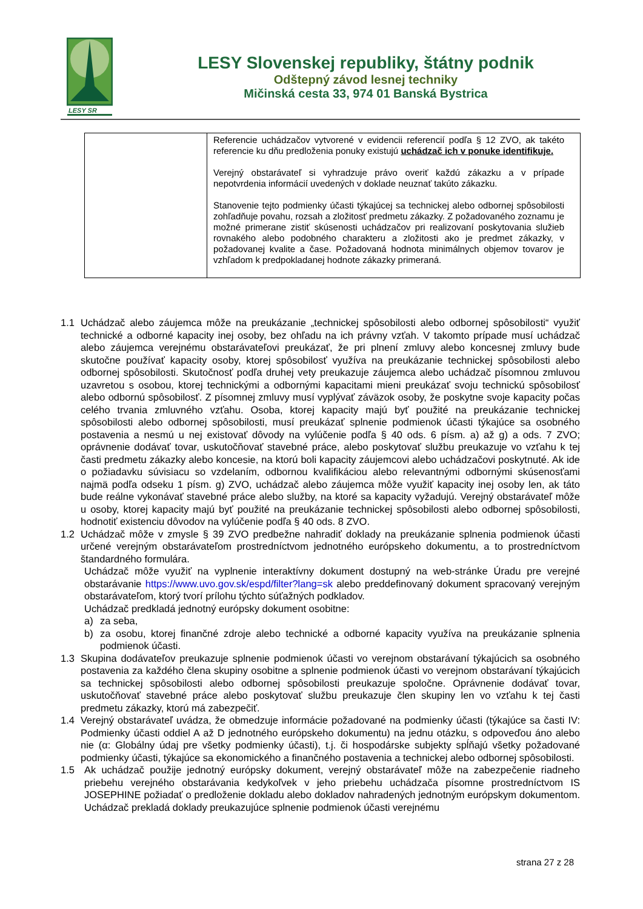LESY SR
LESY Slovenskej republiky, štátny podnik
Odštepný závod lesnej techniky
Mičinská cesta 33, 974 01 Banská Bystrica
| | Referencie uchádzačov vytvorené v evidencii referencií podľa § 12 ZVO, ak takéto referencie ku dňu predloženia ponuky existujú uchádzač ich v ponuke identifikuje. Verejný obstarávateľ si vyhradzuje právo overiť každú zákazku a v prípade nepotvrdenia informácií uvedených v doklade neuznať takúto zákazku. Stanovenie tejto podmienky účasti týkajúcej sa technickej alebo odbornej spôsobilosti zohľadňuje povahu, rozsah a zložitosť predmetu zákazky. Z požadovaného zoznamu je možné primerane zistiť skúsenosti uchádzačov pri realizovaní poskytovania služieb rovnakého alebo podobného charakteru a zložitosti ako je predmet zákazky, v požadovanej kvalite a čase. Požadovaná hodnota minimálnych objemov tovarov je vzhľadom k predpokladanej hodnote zákazky primeraná. |
1.1 Uchádzač alebo záujemca môže na preukázanie „technickej spôsobilosti alebo odbornej spôsobilosti“ využiť technické a odborné kapacity inej osoby, bez ohľadu na ich právny vzťah. V takomto prípade musí uchádzač alebo záujemca verejnému obstarávateľovi preukázať, že pri plnení zmluvy alebo koncesnej zmluvy bude skutočne používať kapacity osoby, ktorej spôsobilosť využíva na preukázanie technickej spôsobilosti alebo odbornej spôsobilosti. Skutočnosť podľa druhej vety preukazuje záujemca alebo uchádzač písomnou zmluvou uzavretou s osobou, ktorej technickými a odbornými kapacitami mieni preukázať svoju technickú spôsobilosť alebo odbornú spôsobilosť. Z písomnej zmluvy musí vyplývať záväzok osoby, že poskytne svoje kapacity počas celého trvania zmluvného vzťahu. Osoba, ktorej kapacity majú byť použité na preukázanie technickej spôsobilosti alebo odbornej spôsobilosti, musí preukázať splnenie podmienok účasti týkajúce sa osobného postavenia a nesmú u nej existovať dôvody na vylúčenie podľa § 40 ods. 6 písm. a) až g) a ods. 7 ZVO; oprávnenie dodávať tovar, uskutočňovať stavebné práce, alebo poskytovať službu preukazuje vo vzťahu k tej časti predmetu zákazky alebo koncesie, na ktorú boli kapacity záujemcovi alebo uchádzačovi poskytnuté. Ak ide o požiadavku súvisiacu so vzdelaním, odbornou kvalifikáciou alebo relevantnými odbornými skúsenosťami najmä podľa odseku 1 písm. g) ZVO, uchádzač alebo záujemca môže využiť kapacity inej osoby len, ak táto bude reálne vykonávať stavebné práce alebo služby, na ktoré sa kapacity vyžadujú. Verejný obstarávateľ môže u osoby, ktorej kapacity majú byť použité na preukázanie technickej spôsobilosti alebo odbornej spôsobilosti, hodnotiť existenciu dôvodov na vylúčenie podľa § 40 ods. 8 ZVO.
1.2 Uchádzač môže v zmysle § 39 ZVO predbežne nahradiť doklady na preukázanie splnenia podmienok účasti určené verejným obstarávateľom prostredníctvom jednotného európskeho dokumentu, a to prostredníctvom štandardného formulára.
Uchádzač môže využiť na vyplnenie interaktívny dokument dostupný na web-stránke Úradu pre verejné obstarávanie https://www.uvo.gov.sk/espd/filter?lang=sk alebo preddefinovaný dokument spracovaný verejným obstarávateľom, ktorý tvorí prílohu týchto súťažných podkladov.
Uchádzač predkladá jednotný európsky dokument osobitne:
a) za seba,
b) za osobu, ktorej finančné zdroje alebo technické a odborné kapacity využíva na preukázanie splnenia podmienok účasti.
1.3 Skupina dodávateľov preukazuje splnenie podmienok účasti vo verejnom obstarávaní týkajúcich sa osobného postavenia za každého člena skupiny osobitne a splnenie podmienok účasti vo verejnom obstarávaní týkajúcich sa technickej spôsobilosti alebo odbornej spôsobilosti preukazuje spoločne. Oprávnenie dodávať tovar, uskutočňovať stavebné práce alebo poskytovať službu preukazuje člen skupiny len vo vzťahu k tej časti predmetu zákazky, ktorú má zabezpečiť.
1.4 Verejný obstarávateľ uvádza, že obmedzuje informácie požadované na podmienky účasti (týkajúce sa časti IV: Podmienky účasti oddiel A až D jednotného európskeho dokumentu) na jednu otázku, s odpoveďou áno alebo nie (α: Globálny údaj pre všetky podmienky účasti), t.j. či hospodárske subjekty spĺňajú všetky požadované podmienky účasti, týkajúce sa ekonomického a finančného postavenia a technickej alebo odbornej spôsobilosti.
1.5 Ak uchádzač použije jednotný európsky dokument, verejný obstarávateľ môže na zabezpečenie riadneho priebehu verejného obstarávania kedykoľvek v jeho priebehu uchádzača písomne prostredníctvom IS JOSEPHINE požiadať o predloženie dokladu alebo dokladov nahradených jednotným európskym dokumentom. Uchádzač prekladá doklady preukazujúce splnenie podmienok účasti verejnému
strana 27 z 28